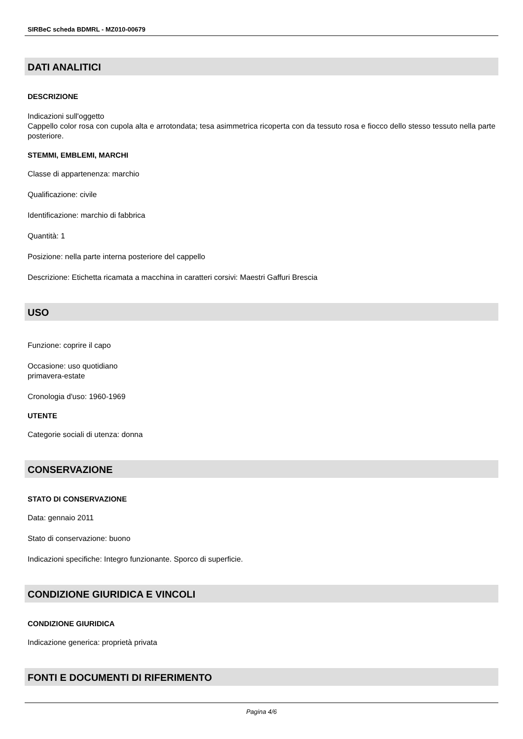SIRBeC scheda BDMRL - MZ010-00679
DATI ANALITICI
DESCRIZIONE
Indicazioni sull'oggetto
Cappello color rosa con cupola alta e arrotondata; tesa asimmetrica ricoperta con da tessuto rosa e fiocco dello stesso tessuto nella parte posteriore.
STEMMI, EMBLEMI, MARCHI
Classe di appartenenza: marchio
Qualificazione: civile
Identificazione: marchio di fabbrica
Quantità: 1
Posizione: nella parte interna posteriore del cappello
Descrizione: Etichetta ricamata a macchina in caratteri corsivi: Maestri Gaffuri Brescia
USO
Funzione: coprire il capo
Occasione: uso quotidiano
primavera-estate
Cronologia d'uso: 1960-1969
UTENTE
Categorie sociali di utenza: donna
CONSERVAZIONE
STATO DI CONSERVAZIONE
Data: gennaio 2011
Stato di conservazione: buono
Indicazioni specifiche: Integro funzionante. Sporco di superficie.
CONDIZIONE GIURIDICA E VINCOLI
CONDIZIONE GIURIDICA
Indicazione generica: proprietà privata
FONTI E DOCUMENTI DI RIFERIMENTO
Pagina 4/6